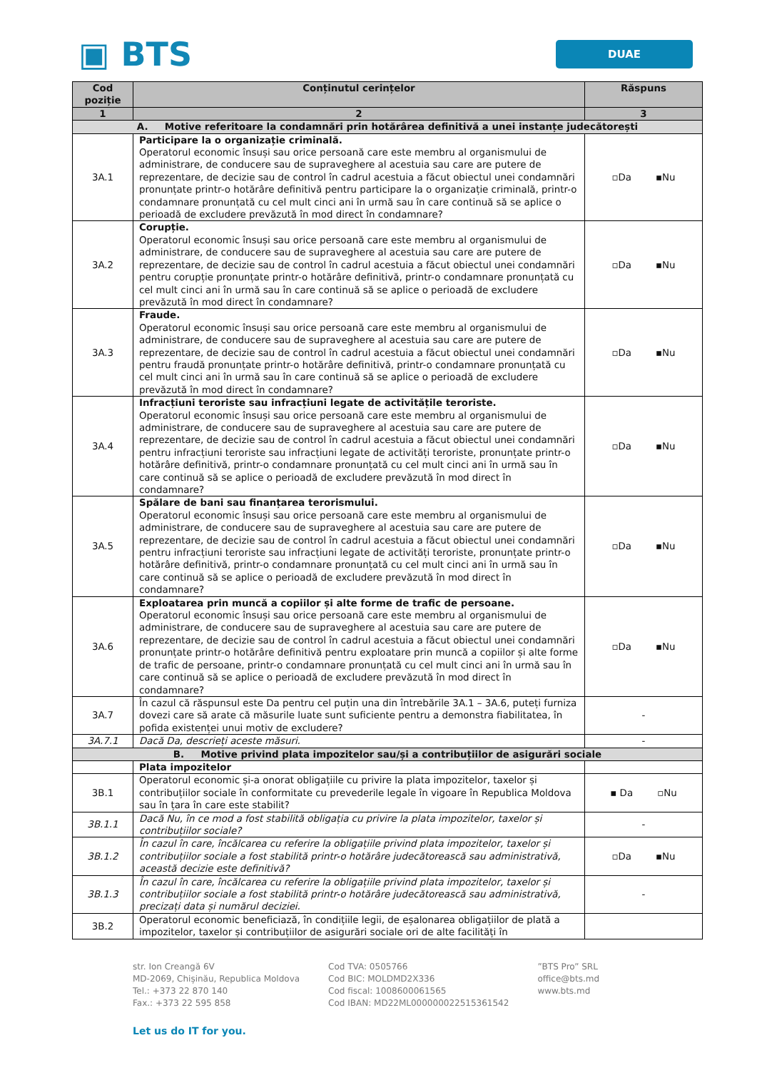▣ BTS
DUAE
| Cod poziție | Conținutul cerințelor | Răspuns |
| --- | --- | --- |
| 1 | 2 | 3 |
| A. Motive referitoare la condamnări prin hotărârea definitivă a unei instanțe judecătorești | | |
| 3A.1 | Participare la o organizație criminală. Operatorul economic însuși sau orice persoană care este membru al organismului de administrare, de conducere sau de supraveghere al acestuia sau care are putere de reprezentare, de decizie sau de control în cadrul acestuia a făcut obiectul unei condamnări pronunțate printr-o hotărâre definitivă pentru participare la o organizație criminală, printr-o condamnare pronunțată cu cel mult cinci ani în urmă sau în care continuă să se aplice o perioadă de excludere prevăzută în mod direct în condamnare? | ▫Da ▪Nu |
| 3A.2 | Corupție. Operatorul economic însuși sau orice persoană care este membru al organismului de administrare, de conducere sau de supraveghere al acestuia sau care are putere de reprezentare, de decizie sau de control în cadrul acestuia a făcut obiectul unei condamnări pentru corupție pronunțate printr-o hotărâre definitivă, printr-o condamnare pronunțată cu cel mult cinci ani în urmă sau în care continuă să se aplice o perioadă de excludere prevăzută în mod direct în condamnare? | ▫Da ▪Nu |
| 3A.3 | Fraude. Operatorul economic însuși sau orice persoană care este membru al organismului de administrare, de conducere sau de supraveghere al acestuia sau care are putere de reprezentare, de decizie sau de control în cadrul acestuia a făcut obiectul unei condamnări pentru fraudă pronunțate printr-o hotărâre definitivă, printr-o condamnare pronunțată cu cel mult cinci ani în urmă sau în care continuă să se aplice o perioadă de excludere prevăzută în mod direct în condamnare? | ▫Da ▪Nu |
| 3A.4 | Infracțiuni teroriste sau infracțiuni legate de activitățile teroriste. Operatorul economic însuși sau orice persoană care este membru al organismului de administrare, de conducere sau de supraveghere al acestuia sau care are putere de reprezentare, de decizie sau de control în cadrul acestuia a făcut obiectul unei condamnări pentru infracțiuni teroriste sau infracțiuni legate de activități teroriste, pronunțate printr-o hotărâre definitivă, printr-o condamnare pronunțată cu cel mult cinci ani în urmă sau în care continuă să se aplice o perioadă de excludere prevăzută în mod direct în condamnare? | ▫Da ▪Nu |
| 3A.5 | Spălare de bani sau finanțarea terorismului. Operatorul economic însuși sau orice persoană care este membru al organismului de administrare, de conducere sau de supraveghere al acestuia sau care are putere de reprezentare, de decizie sau de control în cadrul acestuia a făcut obiectul unei condamnări pentru infracțiuni teroriste sau infracțiuni legate de activități teroriste, pronunțate printr-o hotărâre definitivă, printr-o condamnare pronunțată cu cel mult cinci ani în urmă sau în care continuă să se aplice o perioadă de excludere prevăzută în mod direct în condamnare? | ▫Da ▪Nu |
| 3A.6 | Exploatarea prin muncă a copiilor și alte forme de trafic de persoane. Operatorul economic însuși sau orice persoană care este membru al organismului de administrare, de conducere sau de supraveghere al acestuia sau care are putere de reprezentare, de decizie sau de control în cadrul acestuia a făcut obiectul unei condamnări pronunțate printr-o hotărâre definitivă pentru exploatare prin muncă a copiilor și alte forme de trafic de persoane, printr-o condamnare pronunțată cu cel mult cinci ani în urmă sau în care continuă să se aplice o perioadă de excludere prevăzută în mod direct în condamnare? | ▫Da ▪Nu |
| 3A.7 | În cazul că răspunsul este Da pentru cel puțin una din întrebările 3A.1 – 3A.6, puteți furniza dovezi care să arate că măsurile luate sunt suficiente pentru a demonstra fiabilitatea, în pofida existenței unui motiv de excludere? | - |
| 3A.7.1 | Dacă Da, descrieți aceste măsuri. | - |
| B. Motive privind plata impozitelor sau/și a contribuțiilor de asigurări sociale | | |
| | Plata impozitelor | |
| 3B.1 | Operatorul economic și-a onorat obligațiile cu privire la plata impozitelor, taxelor și contribuțiilor sociale în conformitate cu prevederile legale în vigoare în Republica Moldova sau în țara în care este stabilit? | ▪ Da ▫Nu |
| 3B.1.1 | Dacă Nu, în ce mod a fost stabilită obligația cu privire la plata impozitelor, taxelor și contribuțiilor sociale? | - |
| 3B.1.2 | În cazul în care, încălcarea cu referire la obligațiile privind plata impozitelor, taxelor și contribuțiilor sociale a fost stabilită printr-o hotărâre judecătorească sau administrativă, această decizie este definitivă? | ▫Da ▪Nu |
| 3B.1.3 | În cazul în care, încălcarea cu referire la obligațiile privind plata impozitelor, taxelor și contribuțiilor sociale a fost stabilită printr-o hotărâre judecătorească sau administrativă, precizați data și numărul deciziei. | - |
| 3B.2 | Operatorul economic beneficiază, în condițiile legii, de eșalonarea obligațiilor de plată a impozitelor, taxelor și contribuțiilor de asigurări sociale ori de alte facilități în | |
str. Ion Creangă 6V
MD-2069, Chișinău, Republica Moldova
Tel.: +373 22 870 140
Fax.: +373 22 595 858
Cod TVA: 0505766
Cod BIC: MOLDMD2X336
Cod fiscal: 1008600061565
Cod IBAN: MD22ML000000022515361542
”BTS Pro” SRL
office@bts.md
www.bts.md
Let us do IT for you.